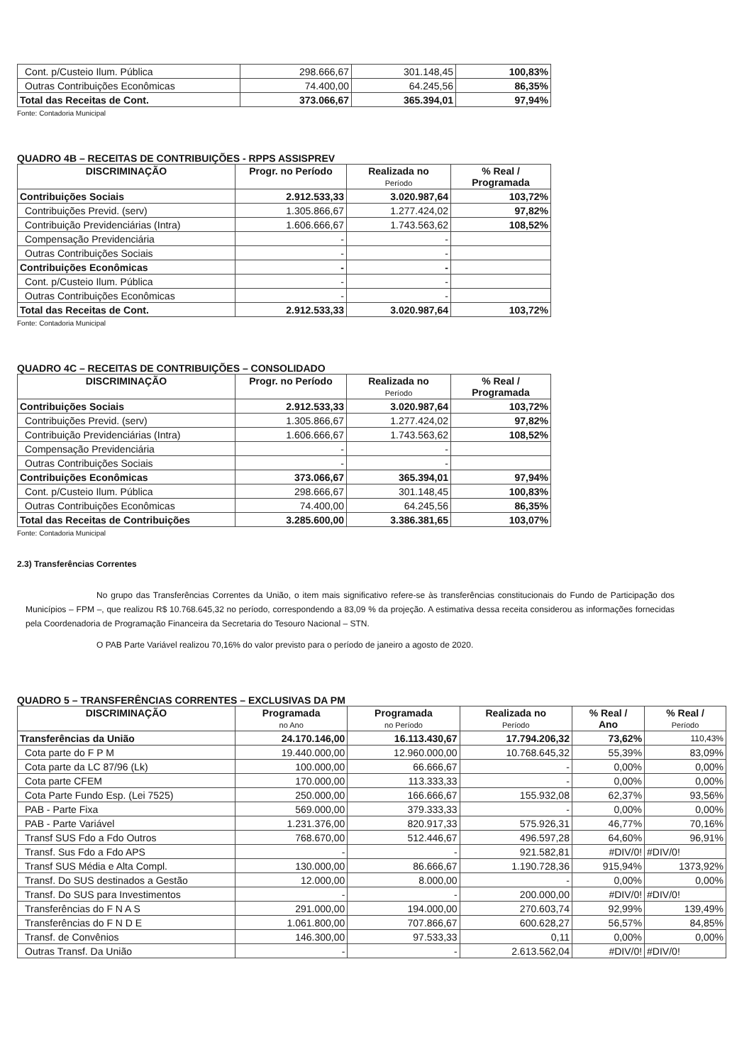| Cont. p/Custeio Ilum. Pública | 298.666,67 | 301.148,45 | 100,83% |
| Outras Contribuições Econômicas | 74.400,00 | 64.245,56 | 86,35% |
| Total das Receitas de Cont. | 373.066,67 | 365.394,01 | 97,94% |
Fonte: Contadoria Municipal
QUADRO 4B – RECEITAS DE CONTRIBUIÇÕES - RPPS ASSISPREV
| DISCRIMINAÇÃO | Progr. no Período | Realizada no Período | % Real / Programada |
| --- | --- | --- | --- |
| Contribuições Sociais | 2.912.533,33 | 3.020.987,64 | 103,72% |
| Contribuições Previd. (serv) | 1.305.866,67 | 1.277.424,02 | 97,82% |
| Contribuição Previdenciárias (Intra) | 1.606.666,67 | 1.743.563,62 | 108,52% |
| Compensação Previdenciária | - | - | |
| Outras Contribuições Sociais | - | - | |
| Contribuições Econômicas | - | - | |
| Cont. p/Custeio Ilum. Pública | - | - | |
| Outras Contribuições Econômicas | - | - | |
| Total das Receitas de Cont. | 2.912.533,33 | 3.020.987,64 | 103,72% |
Fonte: Contadoria Municipal
QUADRO 4C – RECEITAS DE CONTRIBUIÇÕES – CONSOLIDADO
| DISCRIMINAÇÃO | Progr. no Período | Realizada no Período | % Real / Programada |
| --- | --- | --- | --- |
| Contribuições Sociais | 2.912.533,33 | 3.020.987,64 | 103,72% |
| Contribuições Previd. (serv) | 1.305.866,67 | 1.277.424,02 | 97,82% |
| Contribuição Previdenciárias (Intra) | 1.606.666,67 | 1.743.563,62 | 108,52% |
| Compensação Previdenciária | - | - | |
| Outras Contribuições Sociais | - | - | |
| Contribuições Econômicas | 373.066,67 | 365.394,01 | 97,94% |
| Cont. p/Custeio Ilum. Pública | 298.666,67 | 301.148,45 | 100,83% |
| Outras Contribuições Econômicas | 74.400,00 | 64.245,56 | 86,35% |
| Total das Receitas de Contribuições | 3.285.600,00 | 3.386.381,65 | 103,07% |
Fonte: Contadoria Municipal
2.3) Transferências Correntes
No grupo das Transferências Correntes da União, o item mais significativo refere-se às transferências constitucionais do Fundo de Participação dos Municípios – FPM –, que realizou R$ 10.768.645,32 no período, correspondendo a 83,09 % da projeção. A estimativa dessa receita considerou as informações fornecidas pela Coordenadoria de Programação Financeira da Secretaria do Tesouro Nacional – STN.
O PAB Parte Variável realizou 70,16% do valor previsto para o período de janeiro a agosto de 2020.
QUADRO 5 – TRANSFERÊNCIAS CORRENTES – EXCLUSIVAS DA PM
| DISCRIMINAÇÃO | Programada no Ano | Programada no Período | Realizada no Período | % Real / Ano | % Real / Período |
| --- | --- | --- | --- | --- | --- |
| Transferências da União | 24.170.146,00 | 16.113.430,67 | 17.794.206,32 | 73,62% | 110,43% |
| Cota parte do F P M | 19.440.000,00 | 12.960.000,00 | 10.768.645,32 | 55,39% | 83,09% |
| Cota parte da LC 87/96 (Lk) | 100.000,00 | 66.666,67 | - | 0,00% | 0,00% |
| Cota parte CFEM | 170.000,00 | 113.333,33 | - | 0,00% | 0,00% |
| Cota Parte Fundo Esp. (Lei 7525) | 250.000,00 | 166.666,67 | 155.932,08 | 62,37% | 93,56% |
| PAB - Parte Fixa | 569.000,00 | 379.333,33 | - | 0,00% | 0,00% |
| PAB - Parte Variável | 1.231.376,00 | 820.917,33 | 575.926,31 | 46,77% | 70,16% |
| Transf SUS Fdo a Fdo Outros | 768.670,00 | 512.446,67 | 496.597,28 | 64,60% | 96,91% |
| Transf. Sus Fdo a Fdo APS | - | - | 921.582,81 | #DIV/0! | #DIV/0! |
| Transf SUS Média e Alta Compl. | 130.000,00 | 86.666,67 | 1.190.728,36 | 915,94% | 1373,92% |
| Transf. Do SUS destinados a Gestão | 12.000,00 | 8.000,00 | - | 0,00% | 0,00% |
| Transf. Do SUS para Investimentos | - | - | 200.000,00 | #DIV/0! | #DIV/0! |
| Transferências do F N A S | 291.000,00 | 194.000,00 | 270.603,74 | 92,99% | 139,49% |
| Transferências do F N D E | 1.061.800,00 | 707.866,67 | 600.628,27 | 56,57% | 84,85% |
| Transf. de Convênios | 146.300,00 | 97.533,33 | 0,11 | 0,00% | 0,00% |
| Outras Transf. Da União | - | - | 2.613.562,04 | #DIV/0! | #DIV/0! |